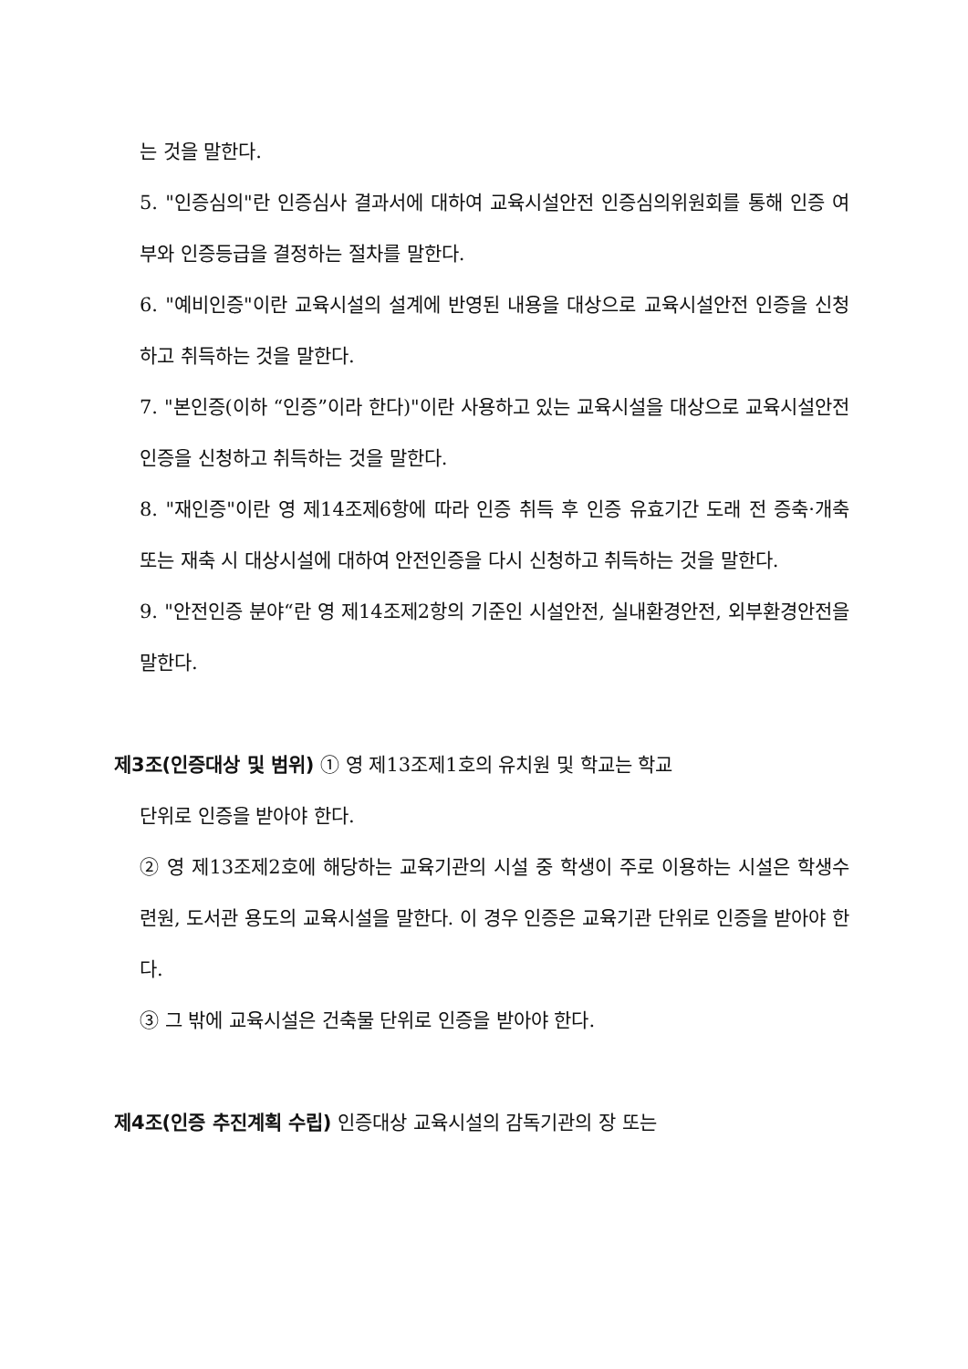는 것을 말한다.
5. "인증심의"란 인증심사 결과서에 대하여 교육시설안전 인증심의위원회를 통해 인증 여부와 인증등급을 결정하는 절차를 말한다.
6. "예비인증"이란 교육시설의 설계에 반영된 내용을 대상으로 교육시설안전 인증을 신청하고 취득하는 것을 말한다.
7. "본인증(이하 “인증”이라 한다)"이란 사용하고 있는 교육시설을 대상으로 교육시설안전 인증을 신청하고 취득하는 것을 말한다.
8. "재인증"이란 영 제14조제6항에 따라 인증 취득 후 인증 유효기간 도래 전 증축·개축 또는 재축 시 대상시설에 대하여 안전인증을 다시 신청하고 취득하는 것을 말한다.
9. "안전인증 분야“란 영 제14조제2항의 기준인 시설안전, 실내환경안전, 외부환경안전을 말한다.
제3조(인증대상 및 범위) ① 영 제13조제1호의 유치원 및 학교는 학교
단위로 인증을 받아야 한다.
② 영 제13조제2호에 해당하는 교육기관의 시설 중 학생이 주로 이용하는 시설은 학생수련원, 도서관 용도의 교육시설을 말한다. 이 경우 인증은 교육기관 단위로 인증을 받아야 한다.
③ 그 밖에 교육시설은 건축물 단위로 인증을 받아야 한다.
제4조(인증 추진계획 수립) 인증대상 교육시설의 감독기관의 장 또는